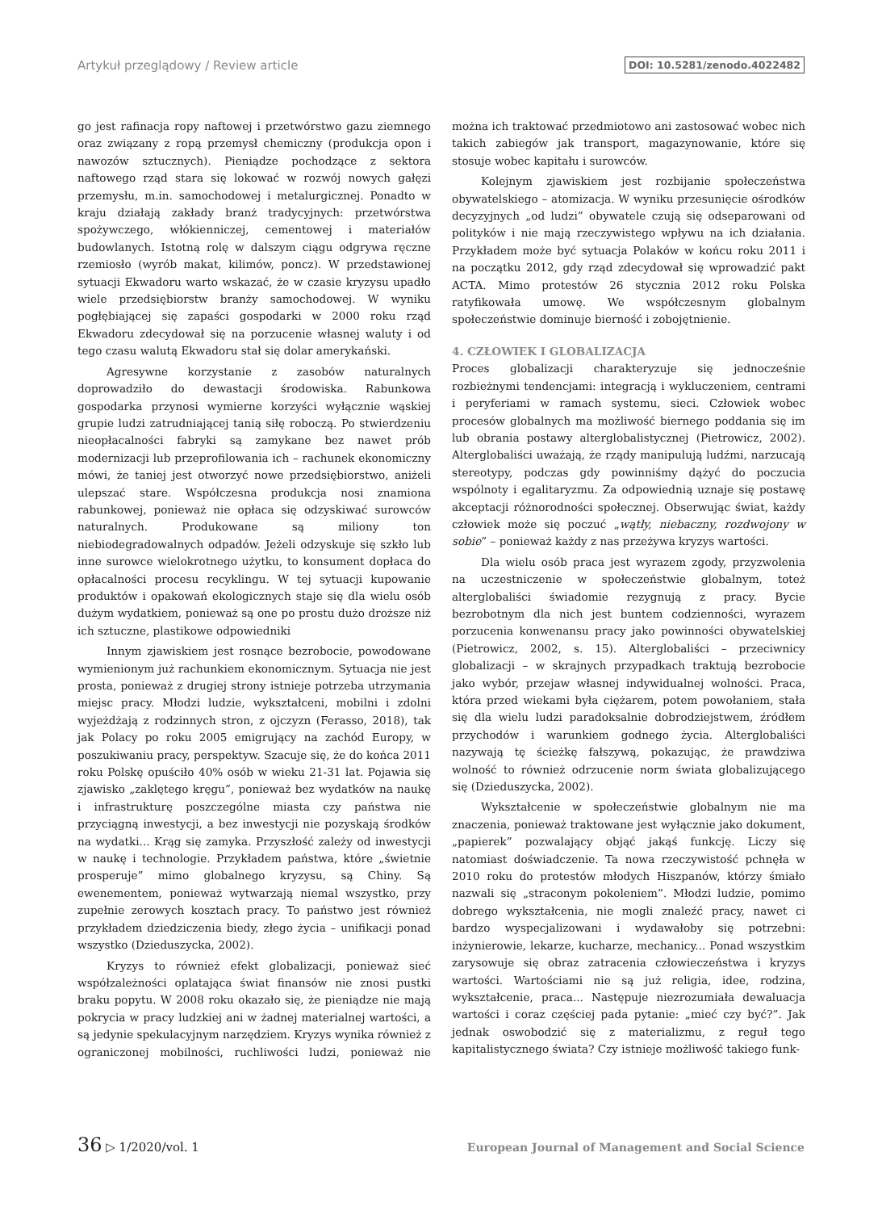Artykuł przeglądowy / Review article DOI: 10.5281/zenodo.4022482
go jest rafinacja ropy naftowej i przetwórstwo gazu ziemnego oraz związany z ropą przemysł chemiczny (produkcja opon i nawozów sztucznych). Pieniądze pochodzące z sektora naftowego rząd stara się lokować w rozwój nowych gałęzi przemysłu, m.in. samochodowej i metalurgicznej. Ponadto w kraju działają zakłady branż tradycyjnych: przetwórstwa spożywczego, włókienniczej, cementowej i materiałów budowlanych. Istotną rolę w dalszym ciągu odgrywa ręczne rzemiosło (wyrób makat, kilimów, poncz). W przedstawionej sytuacji Ekwadoru warto wskazać, że w czasie kryzysu upadło wiele przedsiębiorstw branży samochodowej. W wyniku pogłębiającej się zapaści gospodarki w 2000 roku rząd Ekwadoru zdecydował się na porzucenie własnej waluty i od tego czasu walutą Ekwadoru stał się dolar amerykański.
Agresywne korzystanie z zasobów naturalnych doprowadziło do dewastacji środowiska. Rabunkowa gospodarka przynosi wymierne korzyści wyłącznie wąskiej grupie ludzi zatrudniającej tanią siłę roboczą. Po stwierdzeniu nieopłacalności fabryki są zamykane bez nawet prób modernizacji lub przeprofilowania ich – rachunek ekonomiczny mówi, że taniej jest otworzyć nowe przedsiębiorstwo, aniżeli ulepszać stare. Współczesna produkcja nosi znamiona rabunkowej, ponieważ nie opłaca się odzyskiwać surowców naturalnych. Produkowane są miliony ton niebiodegradowalnych odpadów. Jeżeli odzyskuje się szkło lub inne surowce wielokrotnego użytku, to konsument dopłaca do opłacalności procesu recyklingu. W tej sytuacji kupowanie produktów i opakowań ekologicznych staje się dla wielu osób dużym wydatkiem, ponieważ są one po prostu dużo droższe niż ich sztuczne, plastikowe odpowiedniki
Innym zjawiskiem jest rosnące bezrobocie, powodowane wymienionym już rachunkiem ekonomicznym. Sytuacja nie jest prosta, ponieważ z drugiej strony istnieje potrzeba utrzymania miejsc pracy. Młodzi ludzie, wykształceni, mobilni i zdolni wyjeżdżają z rodzinnych stron, z ojczyzn (Ferasso, 2018), tak jak Polacy po roku 2005 emigrujący na zachód Europy, w poszukiwaniu pracy, perspektyw. Szacuje się, że do końca 2011 roku Polskę opuściło 40% osób w wieku 21-31 lat. Pojawia się zjawisko „zaklętego kręgu”, ponieważ bez wydatków na naukę i infrastrukturę poszczególne miasta czy państwa nie przyciągną inwestycji, a bez inwestycji nie pozyskają środków na wydatki... Krąg się zamyka. Przyszłość zależy od inwestycji w naukę i technologie. Przykładem państwa, które „świetnie prosperuje” mimo globalnego kryzysu, są Chiny. Są ewenementem, ponieważ wytwarzają niemal wszystko, przy zupełnie zerowych kosztach pracy. To państwo jest również przykładem dziedziczenia biedy, złego życia – unifikacji ponad wszystko (Dzieduszycka, 2002).
Kryzys to również efekt globalizacji, ponieważ sieć współzależności oplatająca świat finansów nie znosi pustki braku popytu. W 2008 roku okazało się, że pieniądze nie mają pokrycia w pracy ludzkiej ani w żadnej materialnej wartości, a są jedynie spekulacyjnym narzędziem. Kryzys wynika również z ograniczonej mobilności, ruchliwości ludzi, ponieważ nie można ich traktować przedmiotowo ani zastosować wobec nich takich zabiegów jak transport, magazynowanie, które się stosuje wobec kapitału i surowców.
Kolejnym zjawiskiem jest rozbijanie społeczeństwa obywatelskiego – atomizacja. W wyniku przesunięcie ośrodków decyzyjnych „od ludzi” obywatele czują się odseparowani od polityków i nie mają rzeczywistego wpływu na ich działania. Przykładem może być sytuacja Polaków w końcu roku 2011 i na początku 2012, gdy rząd zdecydował się wprowadzić pakt ACTA. Mimo protestów 26 stycznia 2012 roku Polska ratyfikowała umowę. We współczesnym globalnym społeczeństwie dominuje bierność i zobojętnienie.
4. CZŁOWIEK I GLOBALIZACJA
Proces globalizacji charakteryzuje się jednocześnie rozbieżnymi tendencjami: integracją i wykluczeniem, centrami i peryferiami w ramach systemu, sieci. Człowiek wobec procesów globalnych ma możliwość biernego poddania się im lub obrania postawy alterglobalistycznej (Pietrowicz, 2002). Alterglobaliści uważają, że rządy manipulują ludźmi, narzucają stereotypy, podczas gdy powinniśmy dążyć do poczucia wspólnoty i egalitaryzmu. Za odpowiednią uznaje się postawę akceptacji różnorodności społecznej. Obserwując świat, każdy człowiek może się poczuć „wątły, niebaczny, rozdwojony w sobie” – ponieważ każdy z nas przeżywa kryzys wartości.
Dla wielu osób praca jest wyrazem zgody, przyzwolenia na uczestniczenie w społeczeństwie globalnym, toteż alterglobaliści świadomie rezygnują z pracy. Bycie bezrobotnym dla nich jest buntem codzienności, wyrazem porzucenia konwenansu pracy jako powinności obywatelskiej (Pietrowicz, 2002, s. 15). Alterglobaliści – przeciwnicy globalizacji – w skrajnych przypadkach traktują bezrobocie jako wybór, przejaw własnej indywidualnej wolności. Praca, która przed wiekami była ciężarem, potem powołaniem, stała się dla wielu ludzi paradoksalnie dobrodziejstwem, źródłem przychodów i warunkiem godnego życia. Alterglobaliści nazywają tę ścieżkę fałszywą, pokazując, że prawdziwa wolność to również odrzucenie norm świata globalizującego się (Dzieduszycka, 2002).
Wykształcenie w społeczeństwie globalnym nie ma znaczenia, ponieważ traktowane jest wyłącznie jako dokument, „papierek” pozwalający objąć jakąś funkcję. Liczy się natomiast doświadczenie. Ta nowa rzeczywistość pchnęła w 2010 roku do protestów młodych Hiszpanów, którzy śmiało nazwali się „straconym pokoleniem”. Młodzi ludzie, pomimo dobrego wykształcenia, nie mogli znaleźć pracy, nawet ci bardzo wyspecjalizowani i wydawałoby się potrzebni: inżynierowie, lekarze, kucharze, mechanicy... Ponad wszystkim zarysowuje się obraz zatracenia człowieczeństwa i kryzys wartości. Wartościami nie są już religia, idee, rodzina, wykształcenie, praca... Następuje niezrozumiała dewaluacja wartości i coraz częściej pada pytanie: „mieć czy być?”. Jak jednak oswobodzić się z materializmu, z reguł tego kapitalistycznego świata? Czy istnieje możliwość takiego funk-
36 ▷ 1/2020/vol. 1 European Journal of Management and Social Science